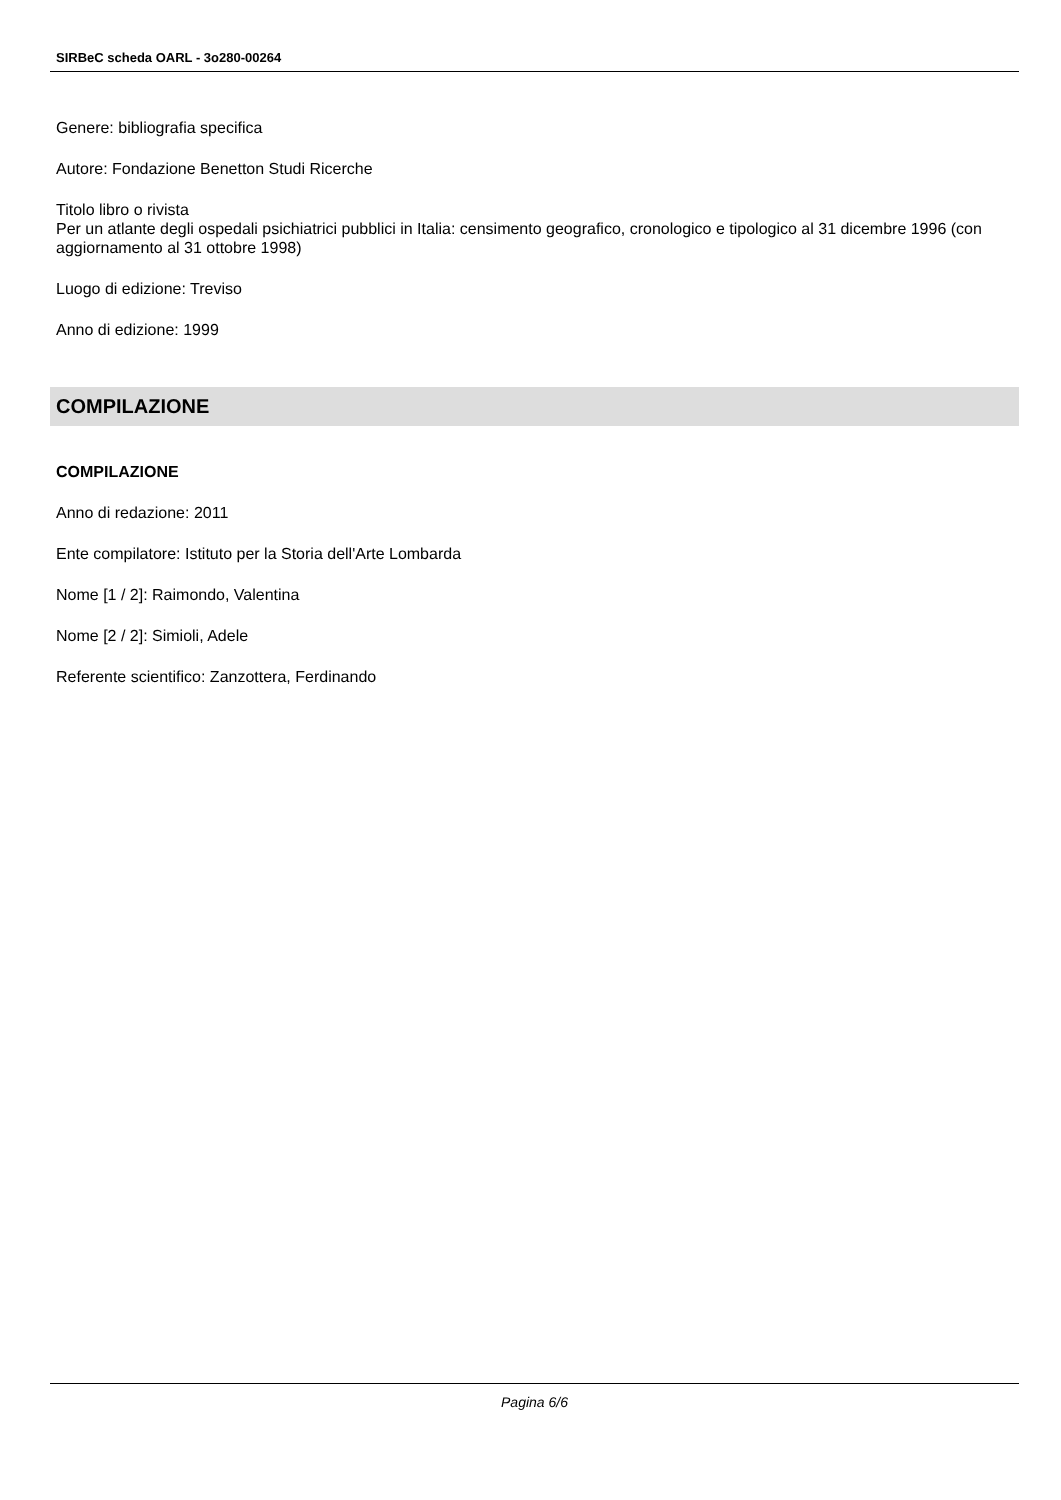SIRBeC scheda OARL - 3o280-00264
Genere: bibliografia specifica
Autore: Fondazione Benetton Studi Ricerche
Titolo libro o rivista
Per un atlante degli ospedali psichiatrici pubblici in Italia: censimento geografico, cronologico e tipologico al 31 dicembre 1996 (con aggiornamento al 31 ottobre 1998)
Luogo di edizione: Treviso
Anno di edizione: 1999
COMPILAZIONE
COMPILAZIONE
Anno di redazione: 2011
Ente compilatore: Istituto per la Storia dell'Arte Lombarda
Nome [1 / 2]: Raimondo, Valentina
Nome [2 / 2]: Simioli, Adele
Referente scientifico: Zanzottera, Ferdinando
Pagina 6/6